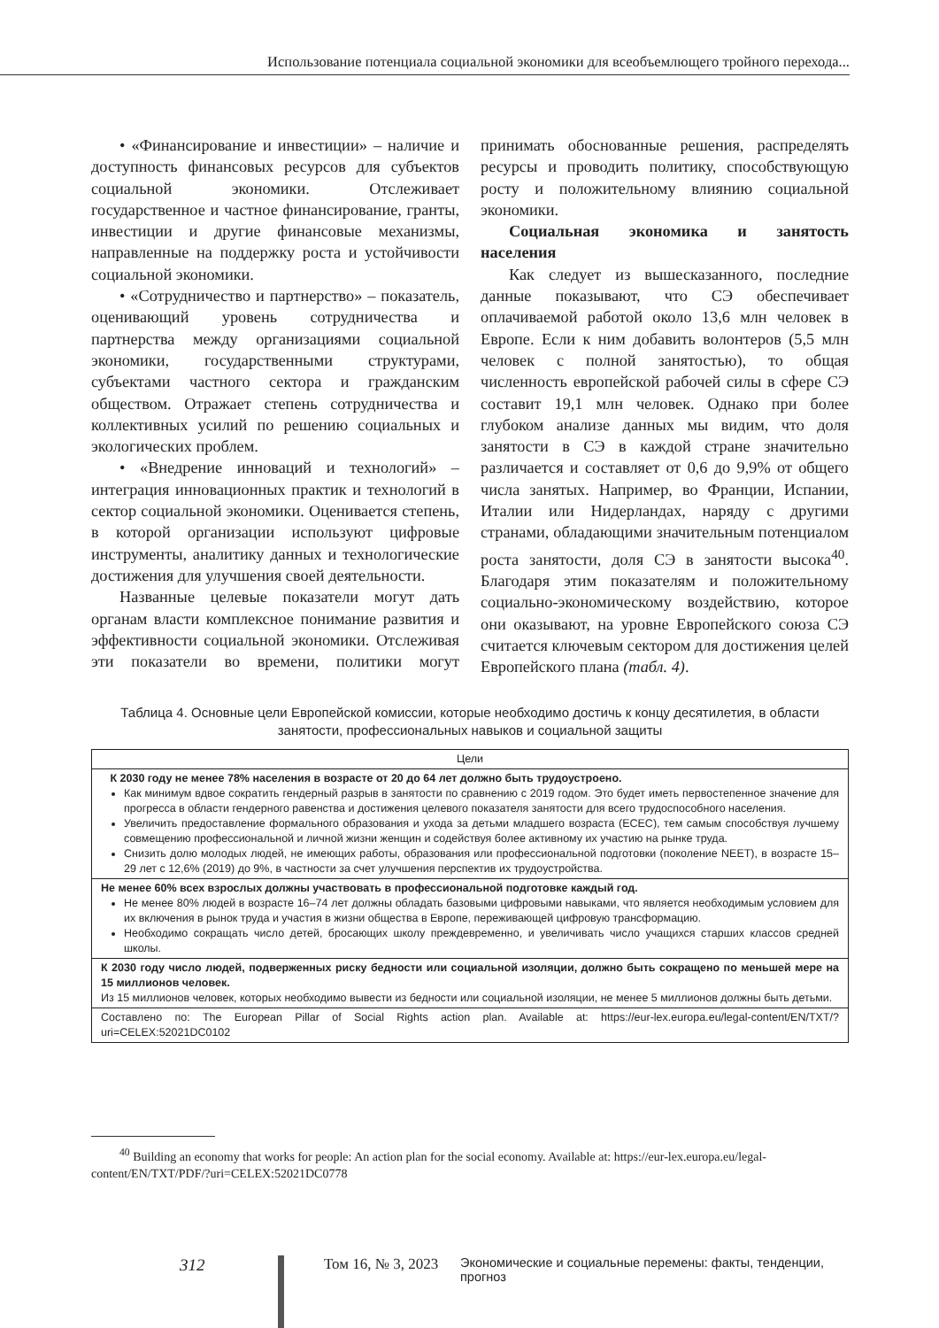Использование потенциала социальной экономики для всеобъемлющего тройного перехода...
• «Финансирование и инвестиции» – наличие и доступность финансовых ресурсов для субъектов социальной экономики. Отслеживает государственное и частное финансирование, гранты, инвестиции и другие финансовые механизмы, направленные на поддержку роста и устойчивости социальной экономики.
• «Сотрудничество и партнерство» – показатель, оценивающий уровень сотрудничества и партнерства между организациями социальной экономики, государственными структурами, субъектами частного сектора и гражданским обществом. Отражает степень сотрудничества и коллективных усилий по решению социальных и экологических проблем.
• «Внедрение инноваций и технологий» – интеграция инновационных практик и технологий в сектор социальной экономики. Оценивается степень, в которой организации используют цифровые инструменты, аналитику данных и технологические достижения для улучшения своей деятельности.
Названные целевые показатели могут дать органам власти комплексное понимание развития и эффективности социальной экономики. Отслеживая эти показатели во времени, политики могут принимать обоснованные решения, распределять ресурсы и проводить политику, способствующую росту и положительному влиянию социальной экономики.
Социальная экономика и занятость населения
Как следует из вышесказанного, последние данные показывают, что СЭ обеспечивает оплачиваемой работой около 13,6 млн человек в Европе. Если к ним добавить волонтеров (5,5 млн человек с полной занятостью), то общая численность европейской рабочей силы в сфере СЭ составит 19,1 млн человек. Однако при более глубоком анализе данных мы видим, что доля занятости в СЭ в каждой стране значительно различается и составляет от 0,6 до 9,9% от общего числа занятых. Например, во Франции, Испании, Италии или Нидерландах, наряду с другими странами, обладающими значительным потенциалом роста занятости, доля СЭ в занятости высока<sup>40</sup>. Благодаря этим показателям и положительному социально-экономическому воздействию, которое они оказывают, на уровне Европейского союза СЭ считается ключевым сектором для достижения целей Европейского плана (табл. 4).
Таблица 4. Основные цели Европейской комиссии, которые необходимо достичь к концу десятилетия, в области занятости, профессиональных навыков и социальной защиты
| Цели |
| --- |
| К 2030 году не менее 78% населения в возрасте от 20 до 64 лет должно быть трудоустроено. Как минимум вдвое сократить гендерный разрыв в занятости по сравнению с 2019 годом. Это будет иметь первостепенное значение для прогресса в области гендерного равенства и достижения целевого показателя занятости для всего трудоспособного населения. Увеличить предоставление формального образования и ухода за детьми младшего возраста (ECEC), тем самым способствуя лучшему совмещению профессиональной и личной жизни женщин и содействуя более активному их участию на рынке труда. Снизить долю молодых людей, не имеющих работы, образования или профессиональной подготовки (поколение NEET), в возрасте 15–29 лет с 12,6% (2019) до 9%, в частности за счет улучшения перспектив их трудоустройства. |
| Не менее 60% всех взрослых должны участвовать в профессиональной подготовке каждый год. Не менее 80% людей в возрасте 16–74 лет должны обладать базовыми цифровыми навыками, что является необходимым условием для их включения в рынок труда и участия в жизни общества в Европе, переживающей цифровую трансформацию. Необходимо сокращать число детей, бросающих школу преждевременно, и увеличивать число учащихся старших классов средней школы. |
| К 2030 году число людей, подверженных риску бедности или социальной изоляции, должно быть сокращено по меньшей мере на 15 миллионов человек. Из 15 миллионов человек, которых необходимо вывести из бедности или социальной изоляции, не менее 5 миллионов должны быть детьми. |
| Составлено по: The European Pillar of Social Rights action plan. Available at: https://eur-lex.europa.eu/legal-content/EN/TXT/?uri=CELEX:52021DC0102 |
<sup>40</sup> Building an economy that works for people: An action plan for the social economy. Available at: https://eur-lex.europa.eu/legal-content/EN/TXT/PDF/?uri=CELEX:52021DC0778
312 Том 16, № 3, 2023 Экономические и социальные перемены: факты, тенденции, прогноз